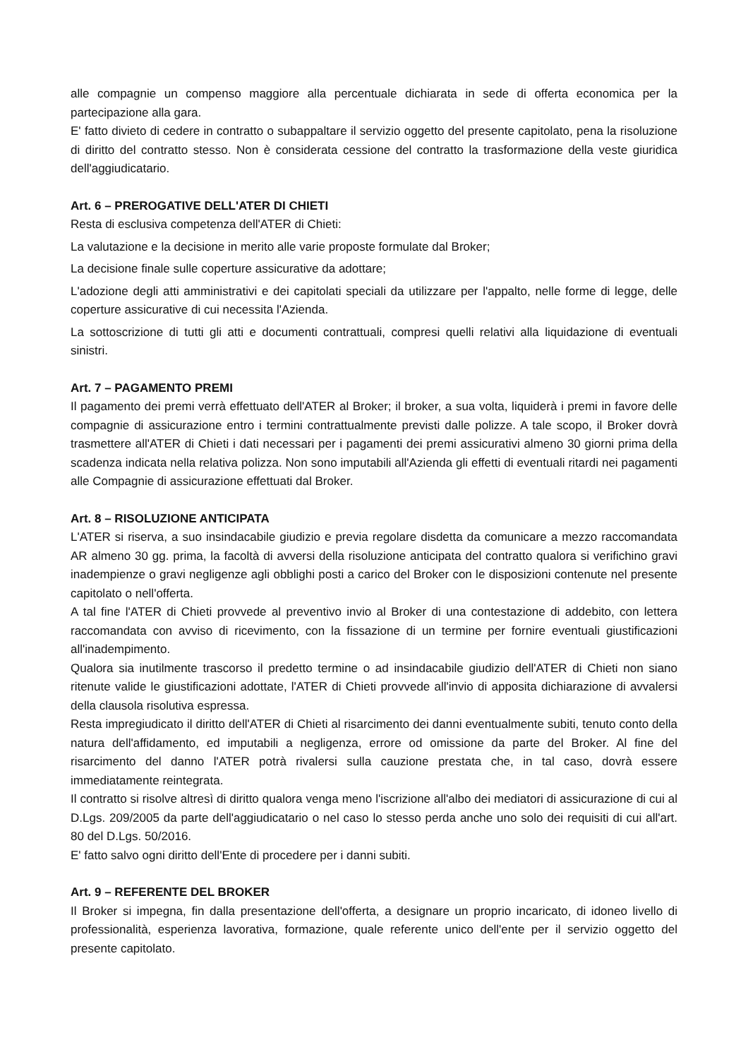alle compagnie un compenso maggiore alla percentuale dichiarata in sede di offerta economica per la partecipazione alla gara.
E' fatto divieto di cedere in contratto o subappaltare il servizio oggetto del presente capitolato, pena la risoluzione di diritto del contratto stesso. Non è considerata cessione del contratto la trasformazione della veste giuridica dell'aggiudicatario.
Art. 6 – PREROGATIVE DELL'ATER DI CHIETI
Resta di esclusiva competenza dell'ATER di Chieti:
La valutazione e la decisione in merito alle varie proposte formulate dal Broker;
La decisione finale sulle coperture assicurative da adottare;
L'adozione degli atti amministrativi e dei capitolati speciali da utilizzare per l'appalto, nelle forme di legge, delle coperture assicurative di cui necessita l'Azienda.
La sottoscrizione di tutti gli atti e documenti contrattuali, compresi quelli relativi alla liquidazione di eventuali sinistri.
Art. 7 – PAGAMENTO PREMI
Il pagamento dei premi verrà effettuato dell'ATER al Broker; il broker, a sua volta, liquiderà i premi in favore delle compagnie di assicurazione entro i termini contrattualmente previsti dalle polizze. A tale scopo, il Broker dovrà trasmettere all'ATER di Chieti i dati necessari per i pagamenti dei premi assicurativi almeno 30 giorni prima della scadenza indicata nella relativa polizza. Non sono imputabili all'Azienda gli effetti di eventuali ritardi nei pagamenti alle Compagnie di assicurazione effettuati dal Broker.
Art. 8 – RISOLUZIONE ANTICIPATA
L'ATER si riserva, a suo insindacabile giudizio e previa regolare disdetta da comunicare a mezzo raccomandata AR almeno 30 gg. prima, la facoltà di avversi della risoluzione anticipata del contratto qualora si verifichino gravi inadempienze o gravi negligenze agli obblighi posti a carico del Broker con le disposizioni contenute nel presente capitolato o nell'offerta.
A tal fine l'ATER di Chieti provvede al preventivo invio al Broker di una contestazione di addebito, con lettera raccomandata con avviso di ricevimento, con la fissazione di un termine per fornire eventuali giustificazioni all'inadempimento.
Qualora sia inutilmente trascorso il predetto termine o ad insindacabile giudizio dell'ATER di Chieti non siano ritenute valide le giustificazioni adottate, l'ATER di Chieti provvede all'invio di apposita dichiarazione di avvalersi della clausola risolutiva espressa.
Resta impregiudicato il diritto dell'ATER di Chieti al risarcimento dei danni eventualmente subiti, tenuto conto della natura dell'affidamento, ed imputabili a negligenza, errore od omissione da parte del Broker. Al fine del risarcimento del danno l'ATER potrà rivalersi sulla cauzione prestata che, in tal caso, dovrà essere immediatamente reintegrata.
Il contratto si risolve altresì di diritto qualora venga meno l'iscrizione all'albo dei mediatori di assicurazione di cui al D.Lgs. 209/2005 da parte dell'aggiudicatario o nel caso lo stesso perda anche uno solo dei requisiti di cui all'art. 80 del D.Lgs. 50/2016.
E' fatto salvo ogni diritto dell'Ente di procedere per i danni subiti.
Art. 9 – REFERENTE DEL BROKER
Il Broker si impegna, fin dalla presentazione dell'offerta, a designare un proprio incaricato, di idoneo livello di professionalità, esperienza lavorativa, formazione, quale referente unico dell'ente per il servizio oggetto del presente capitolato.